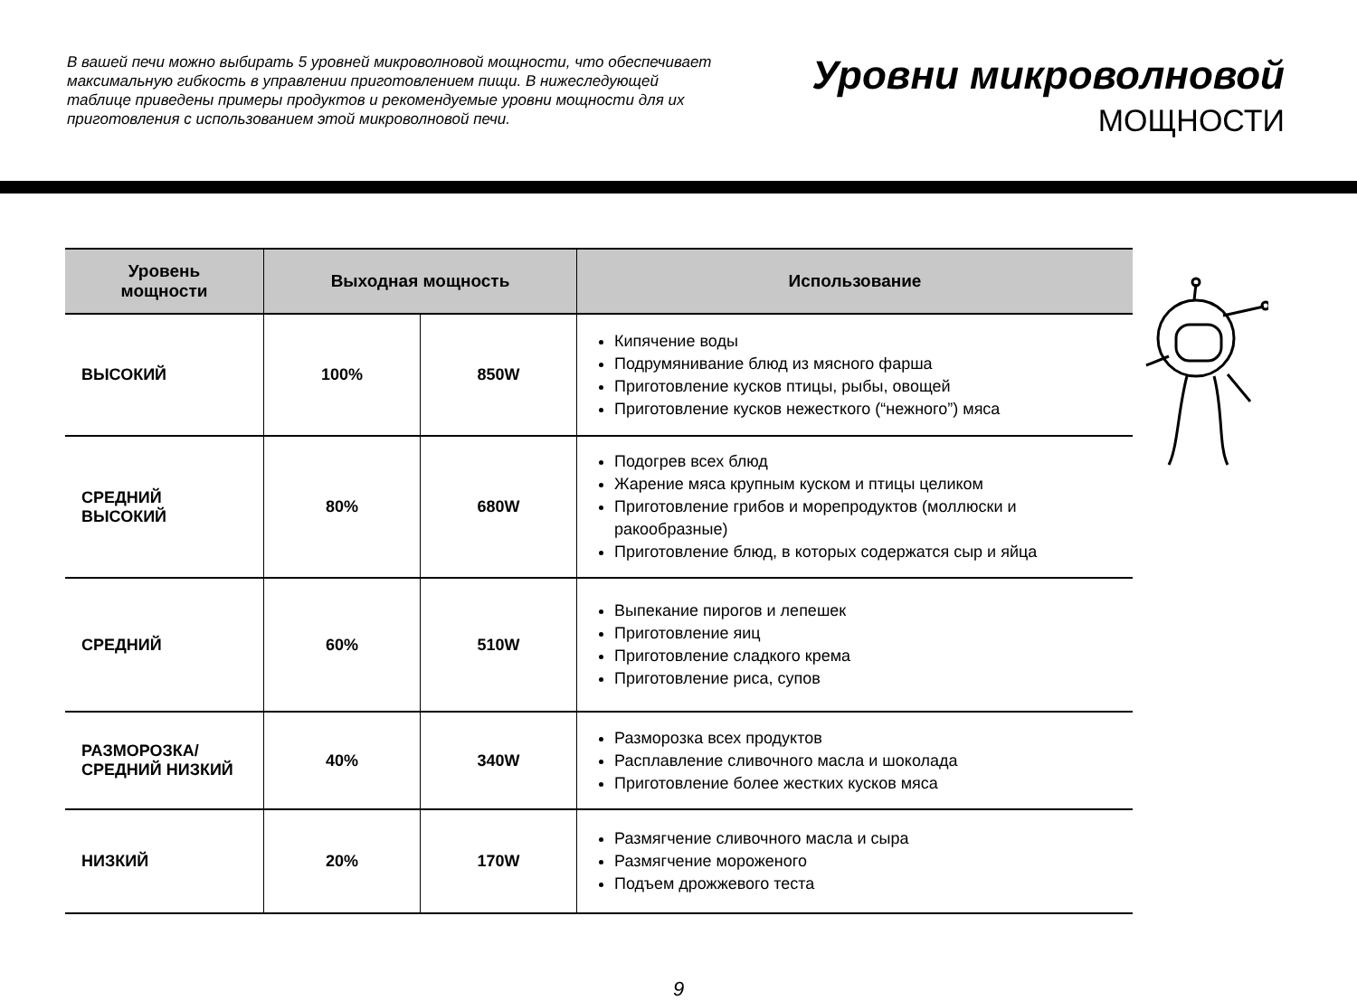В вашей печи можно выбирать 5 уровней микроволновой мощности, что обеспечивает максимальную гибкость в управлении приготовлением пищи. В нижеследующей таблице приведены примеры продуктов и рекомендуемые уровни мощности для их приготовления с использованием этой микроволновой печи.
Уровни микроволновой
МОЩНОСТИ
| Уровень мощности | Выходная мощность | | Использование |
| --- | --- | --- | --- |
| ВЫСОКИЙ | 100% | 850W | Кипячение воды Подрумянивание блюд из мясного фарша Приготовление кусков птицы, рыбы, овощей Приготовление кусков нежесткого (“нежного”) мяса |
| СРЕДНИЙ ВЫСОКИЙ | 80% | 680W | Подогрев всех блюд Жарение мяса крупным куском и птицы целиком Приготовление грибов и морепродуктов (моллюски и ракообразные) Приготовление блюд, в которых содержатся сыр и яйца |
| СРЕДНИЙ | 60% | 510W | Выпекание пирогов и лепешек Приготовление яиц Приготовление сладкого крема Приготовление риса, супов |
| РАЗМОРОЗКА/ СРЕДНИЙ НИЗКИЙ | 40% | 340W | Разморозка всех продуктов Расплавление сливочного масла и шоколада Приготовление более жестких кусков мяса |
| НИЗКИЙ | 20% | 170W | Размягчение сливочного масла и сыра Размягчение мороженого Подъем дрожжевого теста |
9